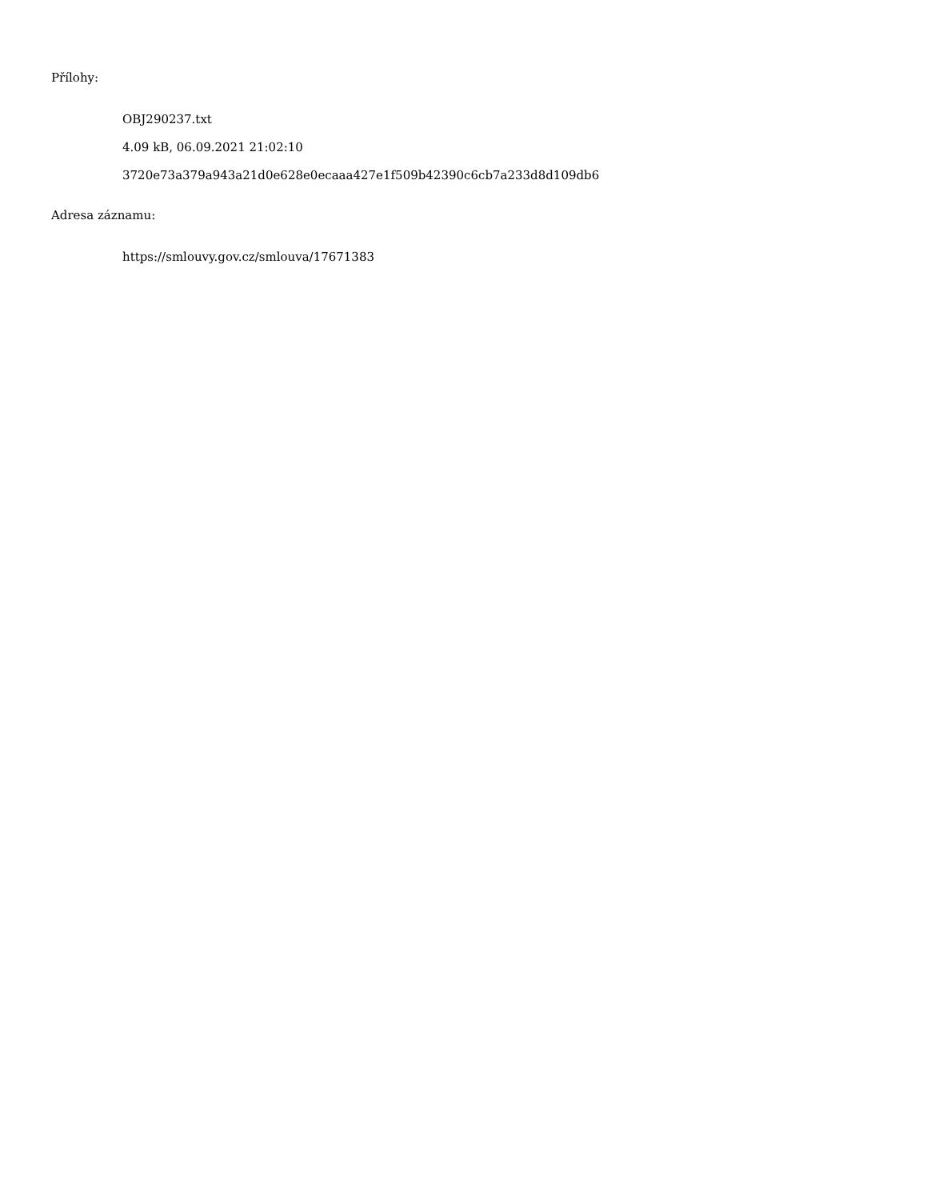Přílohy:
OBJ290237.txt
4.09 kB, 06.09.2021 21:02:10
3720e73a379a943a21d0e628e0ecaaa427e1f509b42390c6cb7a233d8d109db6
Adresa záznamu:
https://smlouvy.gov.cz/smlouva/17671383